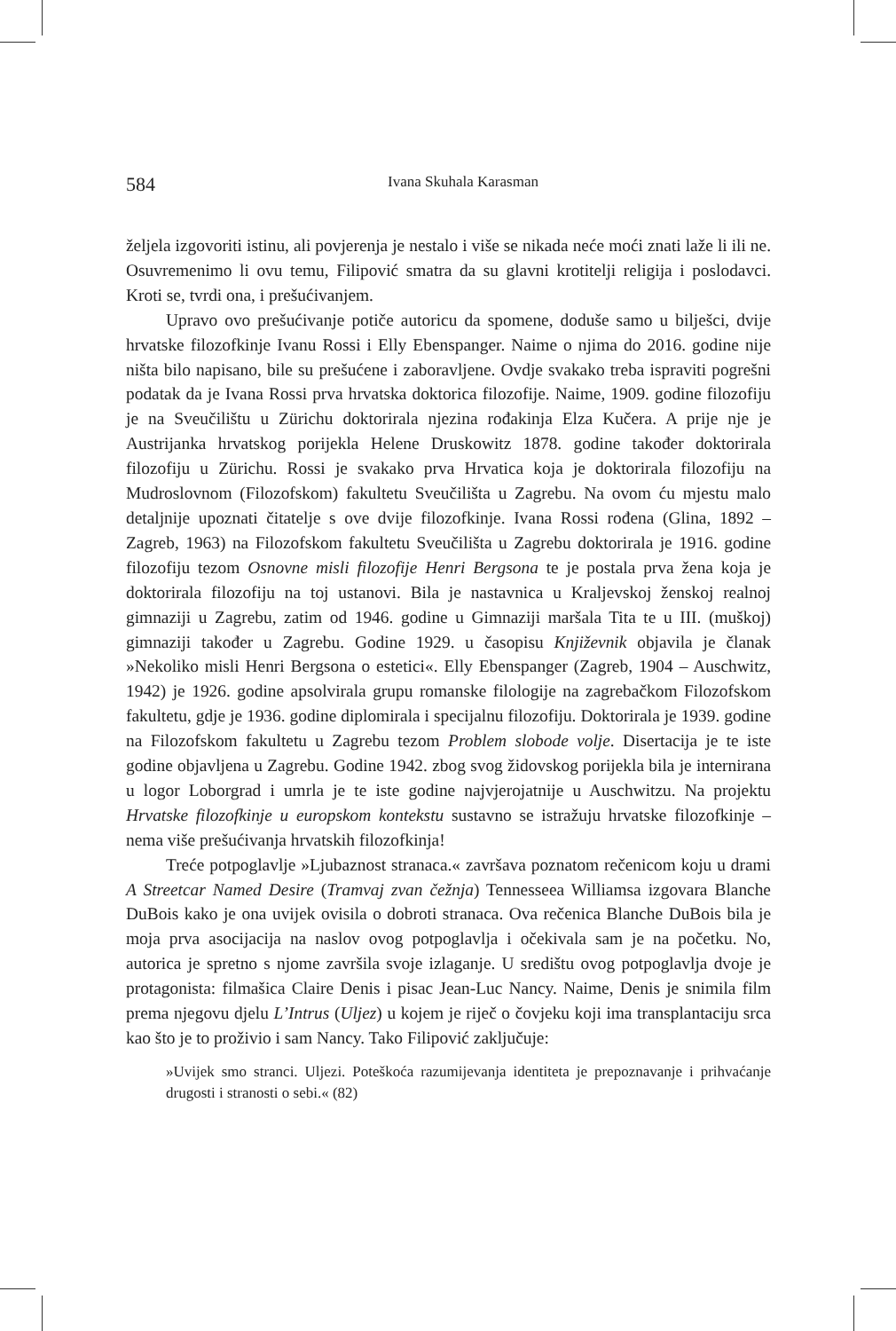584
Ivana Skuhala Karasman
željela izgovoriti istinu, ali povjerenja je nestalo i više se nikada neće moći znati laže li ili ne. Osuvremenimo li ovu temu, Filipović smatra da su glavni krotitelji religija i poslodavci. Kroti se, tvrdi ona, i prešućivanjem.
Upravo ovo prešućivanje potiče autoricu da spomene, doduše samo u bilješci, dvije hrvatske filozofkinje Ivanu Rossi i Elly Ebenspanger. Naime o njima do 2016. godine nije ništa bilo napisano, bile su prešućene i zaboravljene. Ovdje svakako treba ispraviti pogrešni podatak da je Ivana Rossi prva hrvatska doktorica filozofije. Naime, 1909. godine filozofiju je na Sveučilištu u Zürichu doktorirala njezina rođakinja Elza Kučera. A prije nje je Austrijanka hrvatskog porijekla Helene Druskowitz 1878. godine također doktorirala filozofiju u Zürichu. Rossi je svakako prva Hrvatica koja je doktorirala filozofiju na Mudroslovnom (Filozofskom) fakultetu Sveučilišta u Zagrebu. Na ovom ću mjestu malo detaljnije upoznati čitatelje s ove dvije filozofkinje. Ivana Rossi rođena (Glina, 1892 – Zagreb, 1963) na Filozofskom fakultetu Sveučilišta u Zagrebu doktorirala je 1916. godine filozofiju tezom Osnovne misli filozofije Henri Bergsona te je postala prva žena koja je doktorirala filozofiju na toj ustanovi. Bila je nastavnica u Kraljevskoj ženskoj realnoj gimnaziji u Zagrebu, zatim od 1946. godine u Gimnaziji maršala Tita te u III. (muškoj) gimnaziji također u Zagrebu. Godine 1929. u časopisu Književnik objavila je članak »Nekoliko misli Henri Bergsona o estetici«. Elly Ebenspanger (Zagreb, 1904 – Auschwitz, 1942) je 1926. godine apsolvirala grupu romanske filologije na zagrebačkom Filozofskom fakultetu, gdje je 1936. godine diplomirala i specijalnu filozofiju. Doktorirala je 1939. godine na Filozofskom fakultetu u Zagrebu tezom Problem slobode volje. Disertacija je te iste godine objavljena u Zagrebu. Godine 1942. zbog svog židovskog porijekla bila je internirana u logor Loborgrad i umrla je te iste godine najvjerojatnije u Auschwitzu. Na projektu Hrvatske filozofkinje u europskom kontekstu sustavno se istražuju hrvatske filozofkinje – nema više prešućivanja hrvatskih filozofkinja!
Treće potpoglavlje »Ljubaznost stranaca.« završava poznatom rečenicom koju u drami A Streetcar Named Desire (Tramvaj zvan čežnja) Tennesseea Williamsa izgovara Blanche DuBois kako je ona uvijek ovisila o dobroti stranaca. Ova rečenica Blanche DuBois bila je moja prva asocijacija na naslov ovog potpoglavlja i očekivala sam je na početku. No, autorica je spretno s njome završila svoje izlaganje. U središtu ovog potpoglavlja dvoje je protagonista: filmašica Claire Denis i pisac Jean-Luc Nancy. Naime, Denis je snimila film prema njegovu djelu L’Intrus (Uljez) u kojem je riječ o čovjeku koji ima transplantaciju srca kao što je to proživio i sam Nancy. Tako Filipović zaključuje:
»Uvijek smo stranci. Uljezi. Poteškoća razumijevanja identiteta je prepoznavanje i prihvaćanje drugosti i stranosti o sebi.« (82)